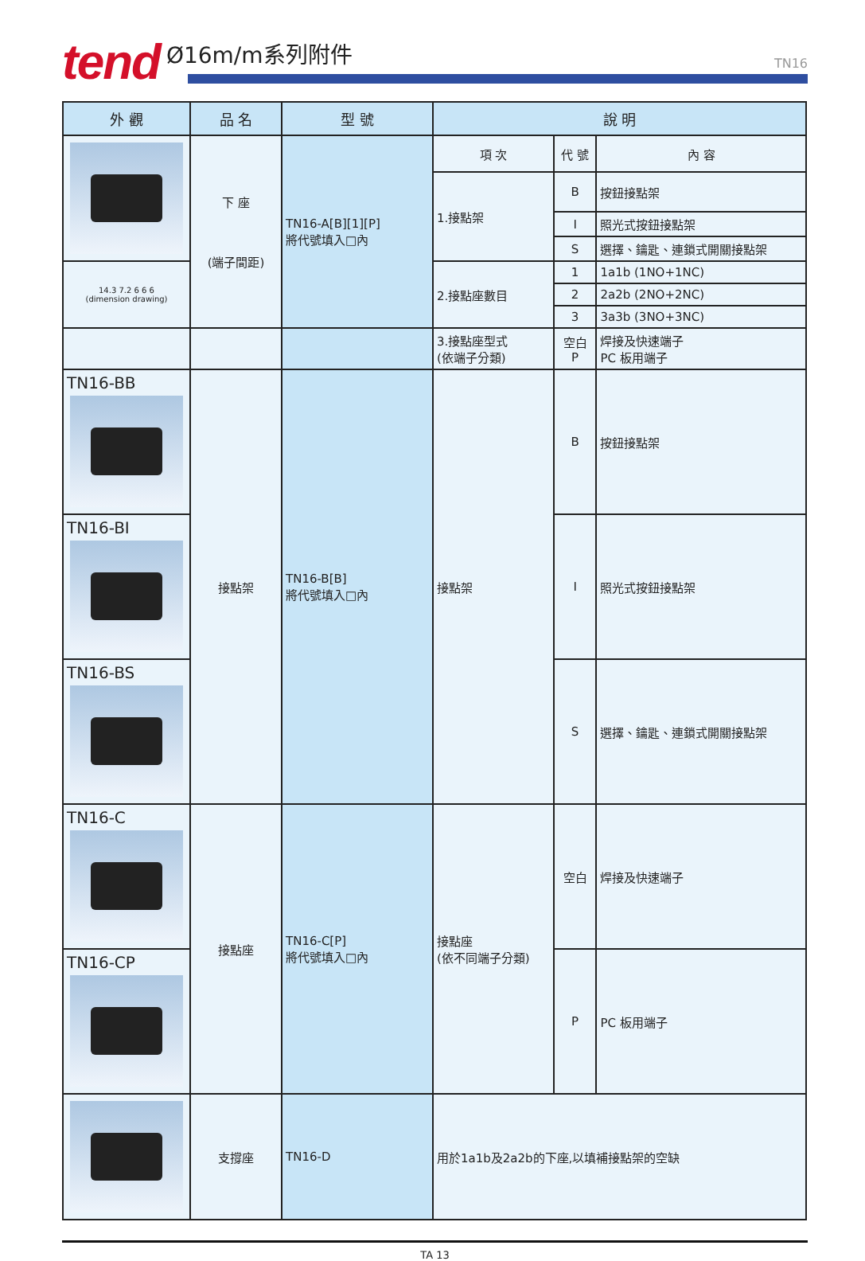tend Ø16m/m系列附件 TN16
| 外 觀 | 品 名 | 型 號 | 說 明 | | |
| --- | --- | --- | --- | --- | --- |
| | 下 座 (端子間距) | TN16-A[B][1][P] 將代號填入□內 | 項 次 | 代 號 | 內 容 |
| | | | 1.接點架 | B | 按鈕接點架 |
| | | | | I | 照光式按鈕接點架 |
| | | | | S | 選擇、鑰匙、連鎖式開關接點架 |
| 14.3 7.2 6 6 6 (dimension drawing) | | | 2.接點座數目 | 1 | 1a1b (1NO+1NC) |
| | | | | 2 | 2a2b (2NO+2NC) |
| | | | | 3 | 3a3b (3NO+3NC) |
| | | | 3.接點座型式 (依端子分類) | 空白 P | 焊接及快速端子 PC 板用端子 |
| TN16-BB | 接點架 | TN16-B[B] 將代號填入□內 | 接點架 | B | 按鈕接點架 |
| TN16-BI | | | | I | 照光式按鈕接點架 |
| TN16-BS | | | | S | 選擇、鑰匙、連鎖式開關接點架 |
| TN16-C | 接點座 | TN16-C[P] 將代號填入□內 | 接點座 (依不同端子分類) | 空白 | 焊接及快速端子 |
| TN16-CP | | | | P | PC 板用端子 |
| | 支撐座 | TN16-D | 用於1a1b及2a2b的下座,以填補接點架的空缺 | | |
TA 13